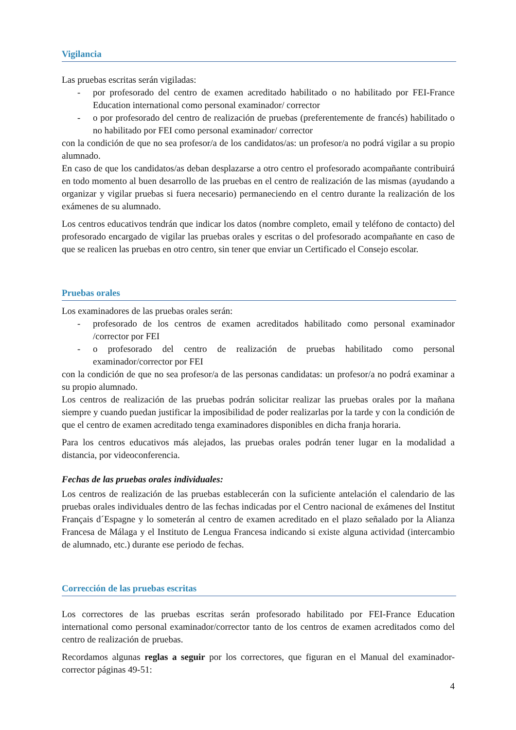Vigilancia
Las pruebas escritas serán vigiladas:
- por profesorado del centro de examen acreditado habilitado o no habilitado por FEI-France Education international como personal examinador/ corrector
- o por profesorado del centro de realización de pruebas (preferentemente de francés) habilitado o no habilitado por FEI como personal examinador/ corrector
con la condición de que no sea profesor/a de los candidatos/as: un profesor/a no podrá vigilar a su propio alumnado.
En caso de que los candidatos/as deban desplazarse a otro centro el profesorado acompañante contribuirá en todo momento al buen desarrollo de las pruebas en el centro de realización de las mismas (ayudando a organizar y vigilar pruebas si fuera necesario) permaneciendo en el centro durante la realización de los exámenes de su alumnado.
Los centros educativos tendrán que indicar los datos (nombre completo, email y teléfono de contacto) del profesorado encargado de vigilar las pruebas orales y escritas o del profesorado acompañante en caso de que se realicen las pruebas en otro centro, sin tener que enviar un Certificado el Consejo escolar.
Pruebas orales
Los examinadores de las pruebas orales serán:
- profesorado de los centros de examen acreditados habilitado como personal examinador /corrector por FEI
- o profesorado del centro de realización de pruebas habilitado como personal examinador/corrector por FEI
con la condición de que no sea profesor/a de las personas candidatas: un profesor/a no podrá examinar a su propio alumnado.
Los centros de realización de las pruebas podrán solicitar realizar las pruebas orales por la mañana siempre y cuando puedan justificar la imposibilidad de poder realizarlas por la tarde y con la condición de que el centro de examen acreditado tenga examinadores disponibles en dicha franja horaria.
Para los centros educativos más alejados, las pruebas orales podrán tener lugar en la modalidad a distancia, por videoconferencia.
Fechas de las pruebas orales individuales:
Los centros de realización de las pruebas establecerán con la suficiente antelación el calendario de las pruebas orales individuales dentro de las fechas indicadas por el Centro nacional de exámenes del Institut Français d´Espagne y lo someterán al centro de examen acreditado en el plazo señalado por la Alianza Francesa de Málaga y el Instituto de Lengua Francesa indicando si existe alguna actividad (intercambio de alumnado, etc.) durante ese periodo de fechas.
Corrección de las pruebas escritas
Los correctores de las pruebas escritas serán profesorado habilitado por FEI-France Education international como personal examinador/corrector tanto de los centros de examen acreditados como del centro de realización de pruebas.
Recordamos algunas reglas a seguir por los correctores, que figuran en el Manual del examinador-corrector páginas 49-51:
4